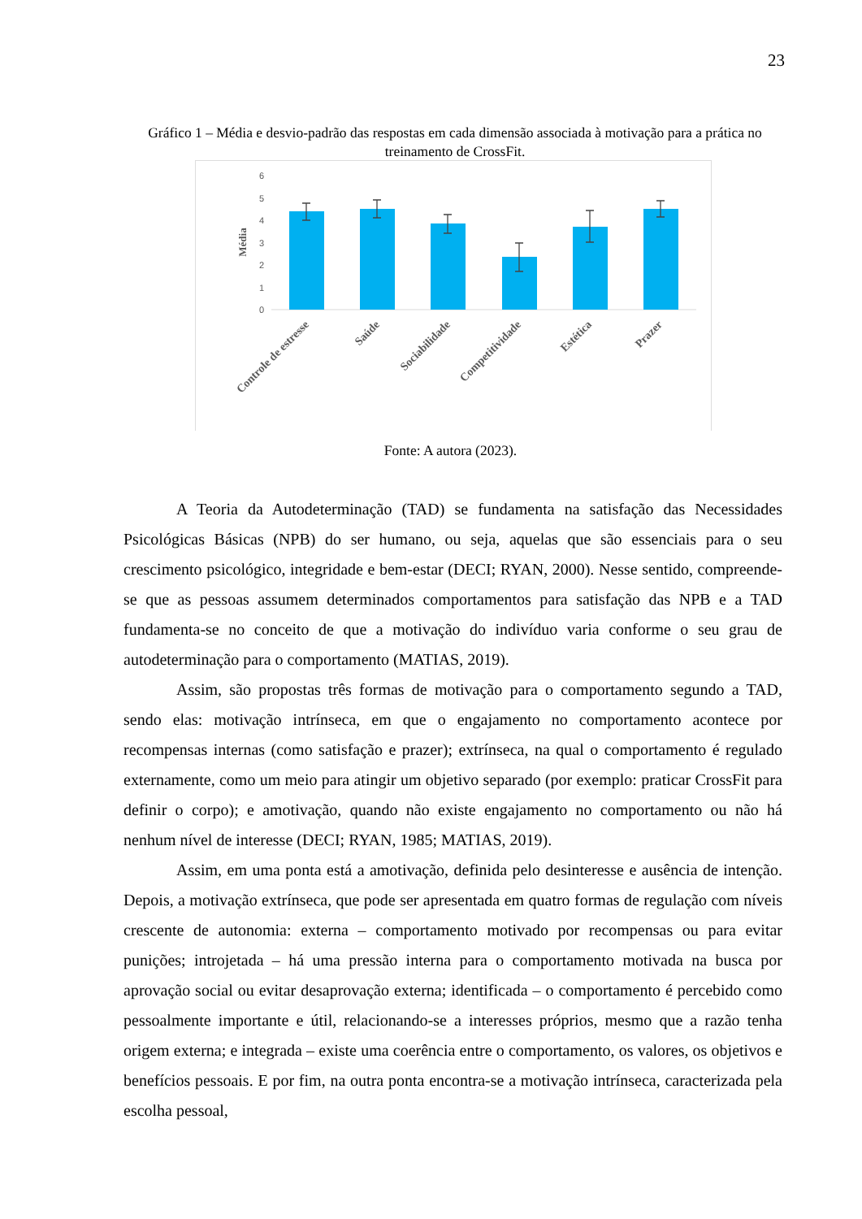23
Gráfico 1 – Média e desvio-padrão das respostas em cada dimensão associada à motivação para a prática no treinamento de CrossFit.
6
5
4
3
2
1
0
Média
Controle de estresse
Saúde
Sociabilidade
Competitividade
Estética
Prazer
Fonte: A autora (2023).
A Teoria da Autodeterminação (TAD) se fundamenta na satisfação das Necessidades Psicológicas Básicas (NPB) do ser humano, ou seja, aquelas que são essenciais para o seu crescimento psicológico, integridade e bem-estar (DECI; RYAN, 2000). Nesse sentido, compreende-se que as pessoas assumem determinados comportamentos para satisfação das NPB e a TAD fundamenta-se no conceito de que a motivação do indivíduo varia conforme o seu grau de autodeterminação para o comportamento (MATIAS, 2019).
Assim, são propostas três formas de motivação para o comportamento segundo a TAD, sendo elas: motivação intrínseca, em que o engajamento no comportamento acontece por recompensas internas (como satisfação e prazer); extrínseca, na qual o comportamento é regulado externamente, como um meio para atingir um objetivo separado (por exemplo: praticar CrossFit para definir o corpo); e amotivação, quando não existe engajamento no comportamento ou não há nenhum nível de interesse (DECI; RYAN, 1985; MATIAS, 2019).
Assim, em uma ponta está a amotivação, definida pelo desinteresse e ausência de intenção. Depois, a motivação extrínseca, que pode ser apresentada em quatro formas de regulação com níveis crescente de autonomia: externa – comportamento motivado por recompensas ou para evitar punições; introjetada – há uma pressão interna para o comportamento motivada na busca por aprovação social ou evitar desaprovação externa; identificada – o comportamento é percebido como pessoalmente importante e útil, relacionando-se a interesses próprios, mesmo que a razão tenha origem externa; e integrada – existe uma coerência entre o comportamento, os valores, os objetivos e benefícios pessoais. E por fim, na outra ponta encontra-se a motivação intrínseca, caracterizada pela escolha pessoal,